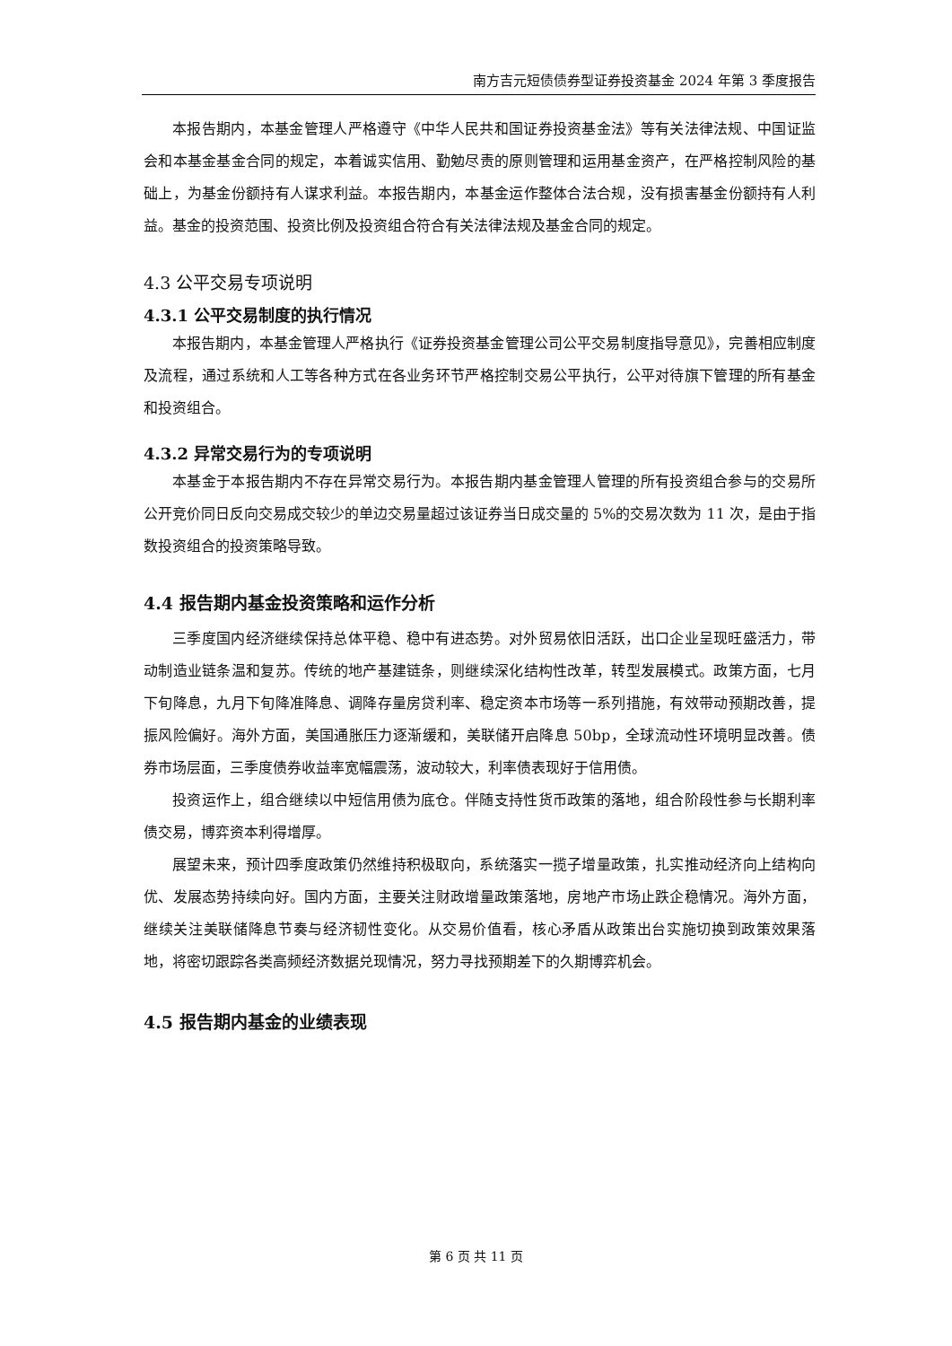南方吉元短债债券型证券投资基金 2024 年第 3 季度报告
本报告期内，本基金管理人严格遵守《中华人民共和国证券投资基金法》等有关法律法规、中国证监会和本基金基金合同的规定，本着诚实信用、勤勉尽责的原则管理和运用基金资产，在严格控制风险的基础上，为基金份额持有人谋求利益。本报告期内，本基金运作整体合法合规，没有损害基金份额持有人利益。基金的投资范围、投资比例及投资组合符合有关法律法规及基金合同的规定。
4.3 公平交易专项说明
4.3.1 公平交易制度的执行情况
本报告期内，本基金管理人严格执行《证券投资基金管理公司公平交易制度指导意见》，完善相应制度及流程，通过系统和人工等各种方式在各业务环节严格控制交易公平执行，公平对待旗下管理的所有基金和投资组合。
4.3.2 异常交易行为的专项说明
本基金于本报告期内不存在异常交易行为。本报告期内基金管理人管理的所有投资组合参与的交易所公开竞价同日反向交易成交较少的单边交易量超过该证券当日成交量的 5%的交易次数为 11 次，是由于指数投资组合的投资策略导致。
4.4 报告期内基金投资策略和运作分析
三季度国内经济继续保持总体平稳、稳中有进态势。对外贸易依旧活跃，出口企业呈现旺盛活力，带动制造业链条温和复苏。传统的地产基建链条，则继续深化结构性改革，转型发展模式。政策方面，七月下旬降息，九月下旬降准降息、调降存量房贷利率、稳定资本市场等一系列措施，有效带动预期改善，提振风险偏好。海外方面，美国通胀压力逐渐缓和，美联储开启降息 50bp，全球流动性环境明显改善。债券市场层面，三季度债券收益率宽幅震荡，波动较大，利率债表现好于信用债。
投资运作上，组合继续以中短信用债为底仓。伴随支持性货币政策的落地，组合阶段性参与长期利率债交易，博弈资本利得增厚。
展望未来，预计四季度政策仍然维持积极取向，系统落实一揽子增量政策，扎实推动经济向上结构向优、发展态势持续向好。国内方面，主要关注财政增量政策落地，房地产市场止跌企稳情况。海外方面，继续关注美联储降息节奏与经济韧性变化。从交易价值看，核心矛盾从政策出台实施切换到政策效果落地，将密切跟踪各类高频经济数据兑现情况，努力寻找预期差下的久期博弈机会。
4.5 报告期内基金的业绩表现
第 6 页 共 11 页